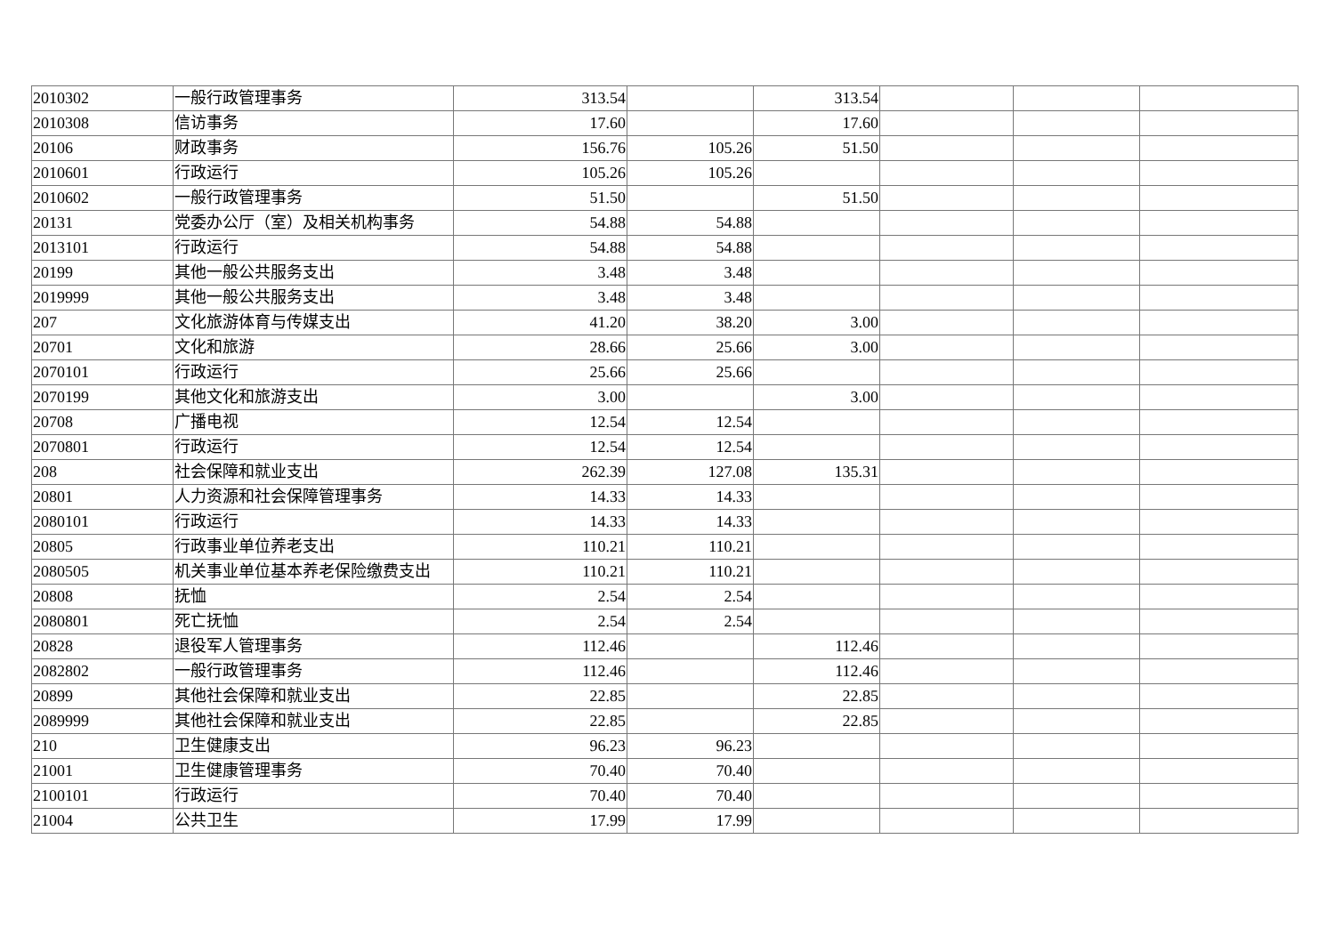| 2010302 | 一般行政管理事务 | 313.54 | | 313.54 | | | |
| 2010308 | 信访事务 | 17.60 | | 17.60 | | | |
| 20106 | 财政事务 | 156.76 | 105.26 | 51.50 | | | |
| 2010601 | 行政运行 | 105.26 | 105.26 | | | | |
| 2010602 | 一般行政管理事务 | 51.50 | | 51.50 | | | |
| 20131 | 党委办公厅（室）及相关机构事务 | 54.88 | 54.88 | | | | |
| 2013101 | 行政运行 | 54.88 | 54.88 | | | | |
| 20199 | 其他一般公共服务支出 | 3.48 | 3.48 | | | | |
| 2019999 | 其他一般公共服务支出 | 3.48 | 3.48 | | | | |
| 207 | 文化旅游体育与传媒支出 | 41.20 | 38.20 | 3.00 | | | |
| 20701 | 文化和旅游 | 28.66 | 25.66 | 3.00 | | | |
| 2070101 | 行政运行 | 25.66 | 25.66 | | | | |
| 2070199 | 其他文化和旅游支出 | 3.00 | | 3.00 | | | |
| 20708 | 广播电视 | 12.54 | 12.54 | | | | |
| 2070801 | 行政运行 | 12.54 | 12.54 | | | | |
| 208 | 社会保障和就业支出 | 262.39 | 127.08 | 135.31 | | | |
| 20801 | 人力资源和社会保障管理事务 | 14.33 | 14.33 | | | | |
| 2080101 | 行政运行 | 14.33 | 14.33 | | | | |
| 20805 | 行政事业单位养老支出 | 110.21 | 110.21 | | | | |
| 2080505 | 机关事业单位基本养老保险缴费支出 | 110.21 | 110.21 | | | | |
| 20808 | 抚恤 | 2.54 | 2.54 | | | | |
| 2080801 | 死亡抚恤 | 2.54 | 2.54 | | | | |
| 20828 | 退役军人管理事务 | 112.46 | | 112.46 | | | |
| 2082802 | 一般行政管理事务 | 112.46 | | 112.46 | | | |
| 20899 | 其他社会保障和就业支出 | 22.85 | | 22.85 | | | |
| 2089999 | 其他社会保障和就业支出 | 22.85 | | 22.85 | | | |
| 210 | 卫生健康支出 | 96.23 | 96.23 | | | | |
| 21001 | 卫生健康管理事务 | 70.40 | 70.40 | | | | |
| 2100101 | 行政运行 | 70.40 | 70.40 | | | | |
| 21004 | 公共卫生 | 17.99 | 17.99 | | | | |